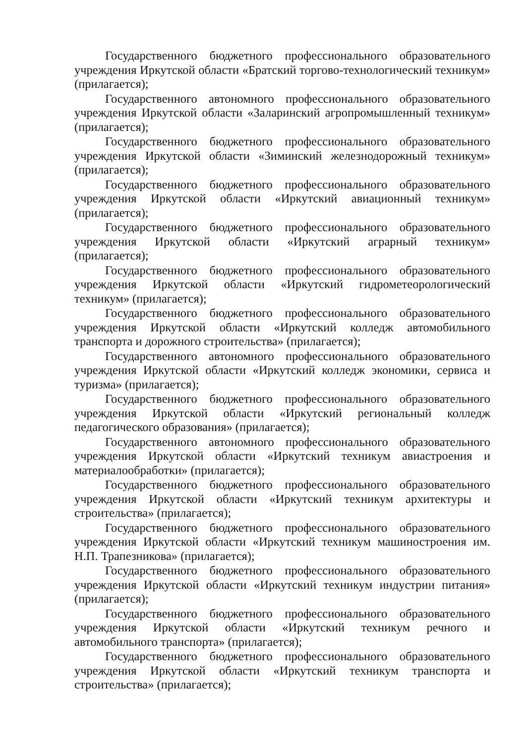Государственного бюджетного профессионального образовательного учреждения Иркутской области «Братский торгово-технологический техникум» (прилагается);
Государственного автономного профессионального образовательного учреждения Иркутской области «Заларинский агропромышленный техникум» (прилагается);
Государственного бюджетного профессионального образовательного учреждения Иркутской области «Зиминский железнодорожный техникум» (прилагается);
Государственного бюджетного профессионального образовательного учреждения Иркутской области «Иркутский авиационный техникум» (прилагается);
Государственного бюджетного профессионального образовательного учреждения Иркутской области «Иркутский аграрный техникум» (прилагается);
Государственного бюджетного профессионального образовательного учреждения Иркутской области «Иркутский гидрометеорологический техникум» (прилагается);
Государственного бюджетного профессионального образовательного учреждения Иркутской области «Иркутский колледж автомобильного транспорта и дорожного строительства» (прилагается);
Государственного автономного профессионального образовательного учреждения Иркутской области «Иркутский колледж экономики, сервиса и туризма» (прилагается);
Государственного бюджетного профессионального образовательного учреждения Иркутской области «Иркутский региональный колледж педагогического образования» (прилагается);
Государственного автономного профессионального образовательного учреждения Иркутской области «Иркутский техникум авиастроения и материалообработки» (прилагается);
Государственного бюджетного профессионального образовательного учреждения Иркутской области «Иркутский техникум архитектуры и строительства» (прилагается);
Государственного бюджетного профессионального образовательного учреждения Иркутской области «Иркутский техникум машиностроения им. Н.П. Трапезникова» (прилагается);
Государственного бюджетного профессионального образовательного учреждения Иркутской области «Иркутский техникум индустрии питания» (прилагается);
Государственного бюджетного профессионального образовательного учреждения Иркутской области «Иркутский техникум речного и автомобильного транспорта» (прилагается);
Государственного бюджетного профессионального образовательного учреждения Иркутской области «Иркутский техникум транспорта и строительства» (прилагается);